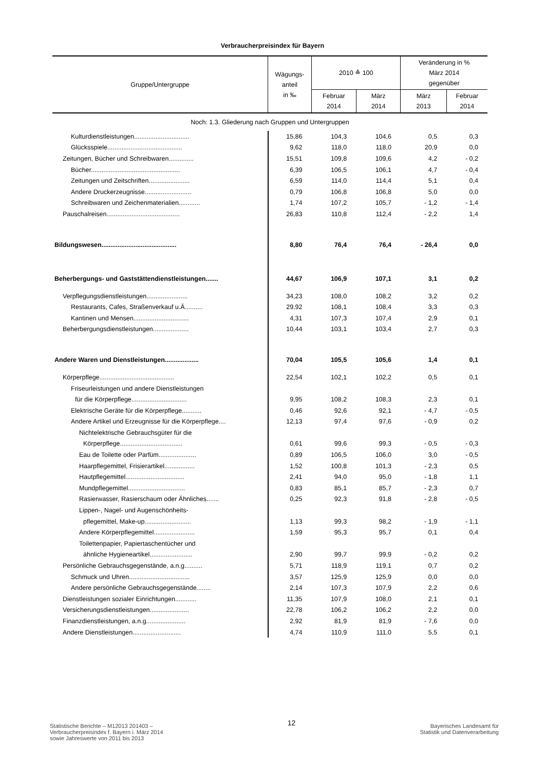Verbraucherpreisindex für Bayern
| Gruppe/Untergruppe | Wägungs- anteil in ‰ | 2010 ≙ 100 | | Veränderung in % März 2014 gegenüber | |
| --- | --- | --- | --- | --- | --- |
| | | Februar 2014 | März 2014 | März 2013 | Februar 2014 |
| Noch: 1.3. Gliederung nach Gruppen und Untergruppen | | | | | |
| Kulturdienstleistungen............................... | 15,86 | 104,3 | 104,6 | 0,5 | 0,3 |
| Glücksspiele.......................................... | 9,62 | 118,0 | 118,0 | 20,9 | 0,0 |
| Zeitungen, Bücher und Schreibwaren.............. | 15,51 | 109,8 | 109,6 | 4,2 | - 0,2 |
| Bücher.................................................. | 6,39 | 106,5 | 106,1 | 4,7 | - 0,4 |
| Zeitungen und Zeitschriften....................... | 6,59 | 114,0 | 114,4 | 5,1 | 0,4 |
| Andere Druckerzeugnisse.......................... | 0,79 | 106,8 | 106,8 | 5,0 | 0,0 |
| Schreibwaren und Zeichenmaterialien............ | 1,74 | 107,2 | 105,7 | - 1,2 | - 1,4 |
| Pauschalreisen......................................... | 26,83 | 110,8 | 112,4 | - 2,2 | 1,4 |
| Bildungswesen.......................................... | 8,80 | 76,4 | 76,4 | - 26,4 | 0,0 |
| Beherbergungs- und Gaststättendienstleistungen....... | 44,67 | 106,9 | 107,1 | 3,1 | 0,2 |
| Verpflegungsdienstleistungen....................... | 34,23 | 108,0 | 108,2 | 3,2 | 0,2 |
| Restaurants, Cafes, Straßenverkauf u.Ä.......... | 29,92 | 108,1 | 108,4 | 3,3 | 0,3 |
| Kantinen und Mensen............................... | 4,31 | 107,3 | 107,4 | 2,9 | 0,1 |
| Beherbergungsdienstleistungen.................... | 10,44 | 103,1 | 103,4 | 2,7 | 0,3 |
| Andere Waren und Dienstleistungen................... | 70,04 | 105,5 | 105,6 | 1,4 | 0,1 |
| Körperpflege.......................................... | 22,54 | 102,1 | 102,2 | 0,5 | 0,1 |
| Friseurleistungen und andere Dienstleistungen | | | | | |
| für die Körperpflege............................... | 9,95 | 108,2 | 108,3 | 2,3 | 0,1 |
| Elektrische Geräte für die Körperpflege........... | 0,46 | 92,6 | 92,1 | - 4,7 | - 0,5 |
| Andere Artikel und Erzeugnisse für die Körperpflege.... | 12,13 | 97,4 | 97,6 | - 0,9 | 0,2 |
| Nichtelektrische Gebrauchsgüter für die | | | | | |
| Körperpflege................................... | 0,61 | 99,6 | 99,3 | - 0,5 | - 0,3 |
| Eau de Toilette oder Parfüm..................... | 0,89 | 106,5 | 106,0 | 3,0 | - 0,5 |
| Haarpflegemittel, Frisierartikel................. | 1,52 | 100,8 | 101,3 | - 2,3 | 0,5 |
| Hautpflegemittel................................. | 2,41 | 94,0 | 95,0 | - 1,8 | 1,1 |
| Mundpflegemittel................................ | 0,83 | 85,1 | 85,7 | - 2,3 | 0,7 |
| Rasierwasser, Rasierschaum oder Ähnliches....... | 0,25 | 92,3 | 91,8 | - 2,8 | - 0,5 |
| Lippen-, Nagel- und Augenschönheits- | | | | | |
| pflegemittel, Make-up.......................... | 1,13 | 99,3 | 98,2 | - 1,9 | - 1,1 |
| Andere Körperpflegemittel....................... | 1,59 | 95,3 | 95,7 | 0,1 | 0,4 |
| Toilettenpapier, Papiertaschentücher und | | | | | |
| ähnliche Hygieneartikel........................ | 2,90 | 99,7 | 99,9 | - 0,2 | 0,2 |
| Persönliche Gebrauchsgegenstände, a.n.g.......... | 5,71 | 118,9 | 119,1 | 0,7 | 0,2 |
| Schmuck und Uhren.................................. | 3,57 | 125,9 | 125,9 | 0,0 | 0,0 |
| Andere persönliche Gebrauchsgegenstände........ | 2,14 | 107,3 | 107,9 | 2,2 | 0,6 |
| Dienstleistungen sozialer Einrichtungen............ | 11,35 | 107,9 | 108,0 | 2,1 | 0,1 |
| Versicherungsdienstleistungen...................... | 22,78 | 106,2 | 106,2 | 2,2 | 0,0 |
| Finanzdienstleistungen, a.n.g...................... | 2,92 | 81,9 | 81,9 | - 7,6 | 0,0 |
| Andere Dienstleistungen........................... | 4,74 | 110,9 | 111,0 | 5,5 | 0,1 |
Statistische Berichte – M12013 201403 –
Verbraucherpreisindex f. Bayern i. März 2014
sowie Jahreswerte von 2011 bis 2013
12
Bayerisches Landesamt für
Statistik und Datenverarbeitung